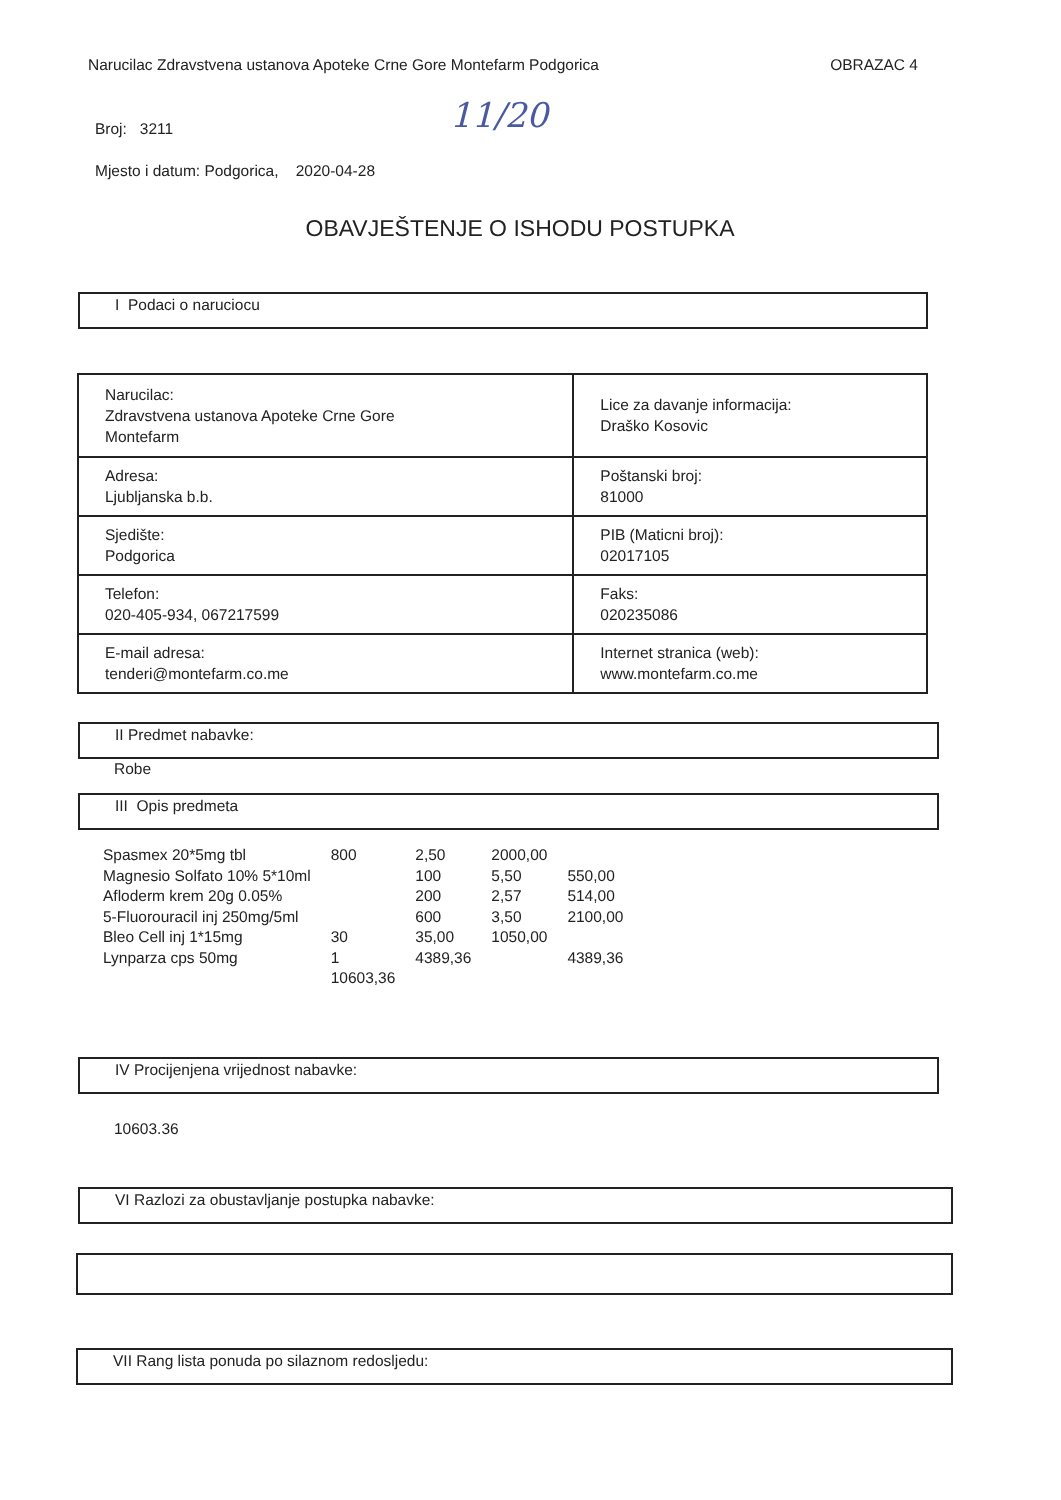Narucilac Zdravstvena ustanova Apoteke Crne Gore Montefarm Podgorica OBRAZAC 4
Broj: 3211
Mjesto i datum: Podgorica, 2020-04-28
11/20
OBAVJEŠTENJE O ISHODU POSTUPKA
I Podaci o naruciocu
| Narucilac: Zdravstvena ustanova Apoteke Crne Gore Montefarm | Lice za davanje informacija: Draško Kosovic |
| Adresa: Ljubljanska b.b. | Poštanski broj: 81000 |
| Sjedište: Podgorica | PIB (Maticni broj): 02017105 |
| Telefon: 020-405-934, 067217599 | Faks: 020235086 |
| E-mail adresa: tenderi@montefarm.co.me | Internet stranica (web): www.montefarm.co.me |
II Predmet nabavke:
Robe
III Opis predmeta
| Spasmex 20*5mg tbl | 800 | 2,50 | 2000,00 | |
| Magnesio Solfato 10% 5*10ml | | 100 | 5,50 | 550,00 |
| Afloderm krem 20g 0.05% | | 200 | 2,57 | 514,00 |
| 5-Fluorouracil inj 250mg/5ml | | 600 | 3,50 | 2100,00 |
| Bleo Cell inj 1*15mg | 30 | 35,00 | 1050,00 | |
| Lynparza cps 50mg | 1 | 4389,36 | | 4389,36 |
| | 10603,36 | | | |
IV Procijenjena vrijednost nabavke:
10603.36
VI Razlozi za obustavljanje postupka nabavke:
VII Rang lista ponuda po silaznom redosljedu: